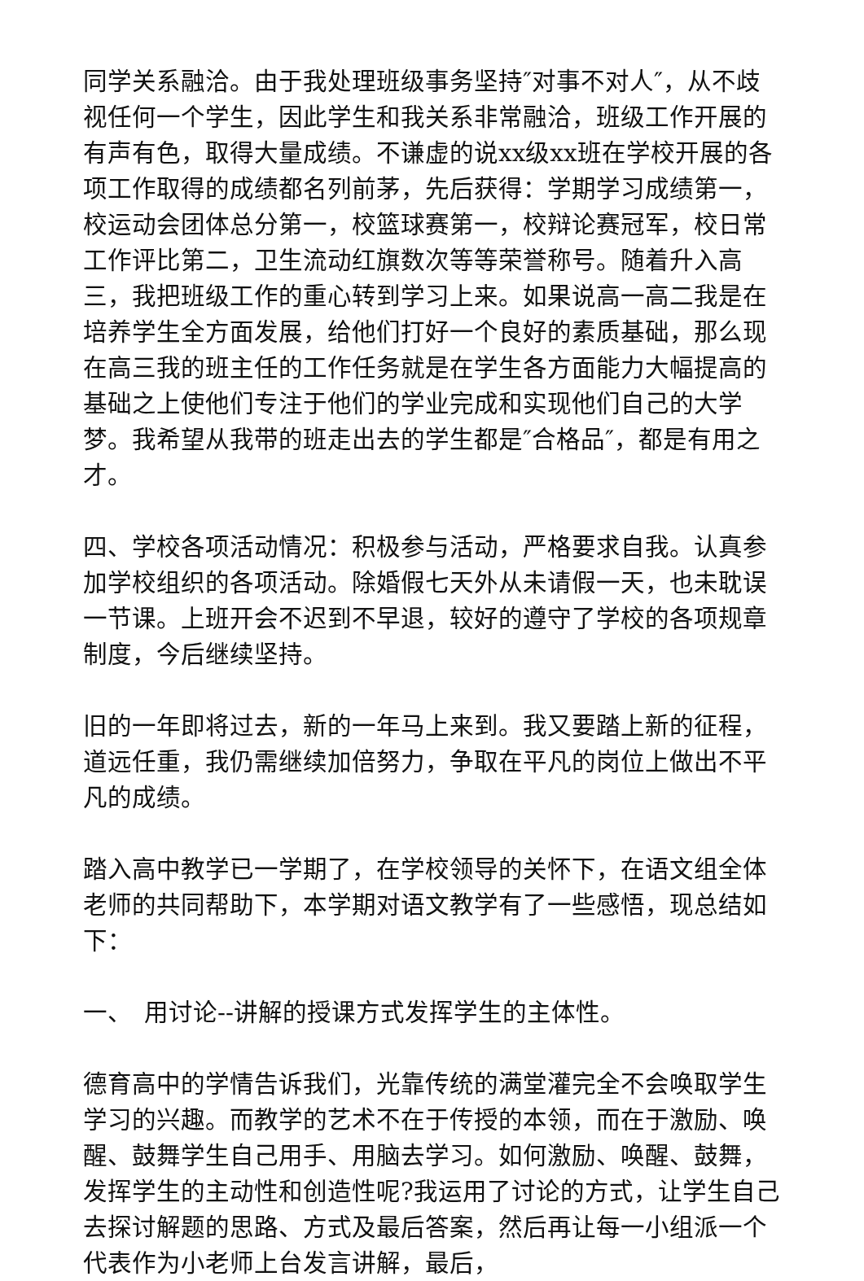同学关系融洽。由于我处理班级事务坚持″对事不对人″，从不歧视任何一个学生，因此学生和我关系非常融洽，班级工作开展的有声有色，取得大量成绩。不谦虚的说xx级xx班在学校开展的各项工作取得的成绩都名列前茅，先后获得：学期学习成绩第一，校运动会团体总分第一，校篮球赛第一，校辩论赛冠军，校日常工作评比第二，卫生流动红旗数次等等荣誉称号。随着升入高三，我把班级工作的重心转到学习上来。如果说高一高二我是在培养学生全方面发展，给他们打好一个良好的素质基础，那么现在高三我的班主任的工作任务就是在学生各方面能力大幅提高的基础之上使他们专注于他们的学业完成和实现他们自己的大学梦。我希望从我带的班走出去的学生都是″合格品″，都是有用之才。
四、学校各项活动情况：积极参与活动，严格要求自我。认真参加学校组织的各项活动。除婚假七天外从未请假一天，也未耽误一节课。上班开会不迟到不早退，较好的遵守了学校的各项规章制度，今后继续坚持。
旧的一年即将过去，新的一年马上来到。我又要踏上新的征程，道远任重，我仍需继续加倍努力，争取在平凡的岗位上做出不平凡的成绩。
踏入高中教学已一学期了，在学校领导的关怀下，在语文组全体老师的共同帮助下，本学期对语文教学有了一些感悟，现总结如下：
一、　用讨论--讲解的授课方式发挥学生的主体性。
德育高中的学情告诉我们，光靠传统的满堂灌完全不会唤取学生学习的兴趣。而教学的艺术不在于传授的本领，而在于激励、唤醒、鼓舞学生自己用手、用脑去学习。如何激励、唤醒、鼓舞，发挥学生的主动性和创造性呢?我运用了讨论的方式，让学生自己去探讨解题的思路、方式及最后答案，然后再让每一小组派一个代表作为小老师上台发言讲解，最后，